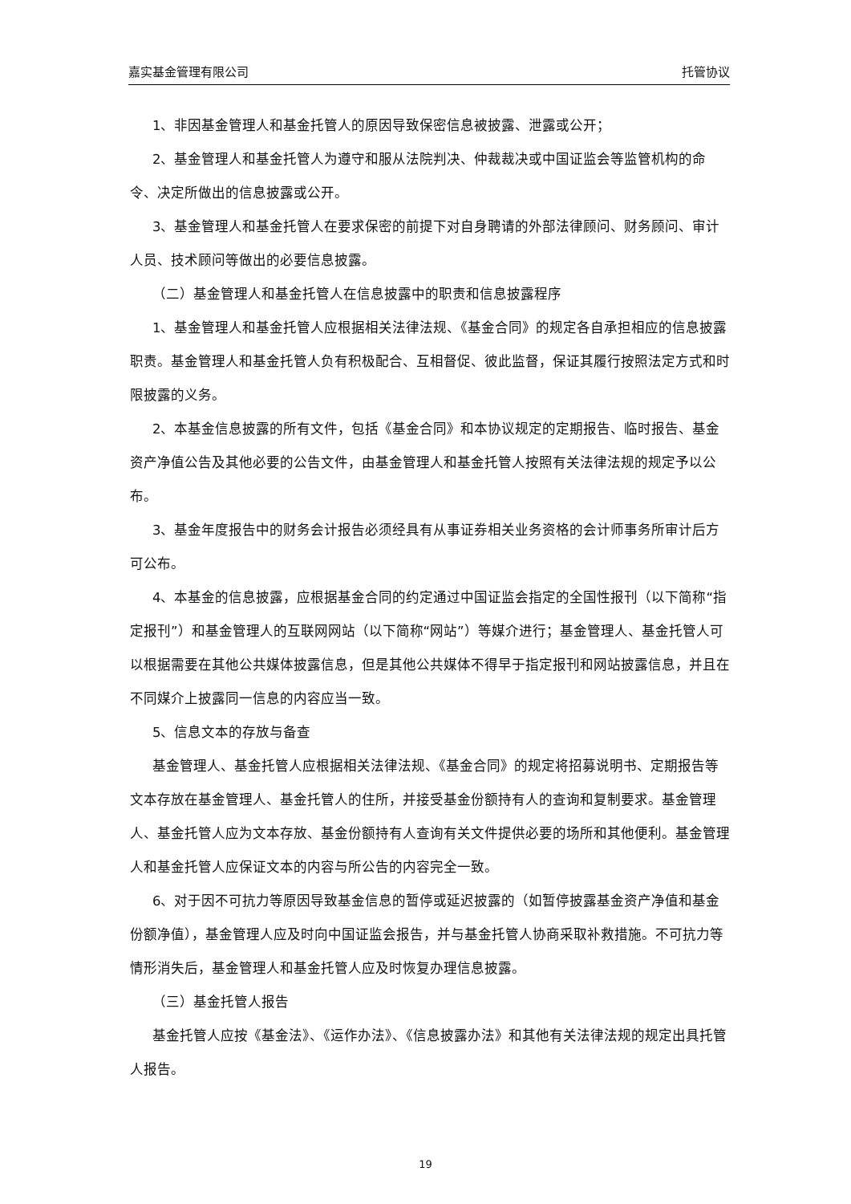嘉实基金管理有限公司 托管协议
1、非因基金管理人和基金托管人的原因导致保密信息被披露、泄露或公开；
2、基金管理人和基金托管人为遵守和服从法院判决、仲裁裁决或中国证监会等监管机构的命令、决定所做出的信息披露或公开。
3、基金管理人和基金托管人在要求保密的前提下对自身聘请的外部法律顾问、财务顾问、审计人员、技术顾问等做出的必要信息披露。
（二）基金管理人和基金托管人在信息披露中的职责和信息披露程序
1、基金管理人和基金托管人应根据相关法律法规、《基金合同》的规定各自承担相应的信息披露职责。基金管理人和基金托管人负有积极配合、互相督促、彼此监督，保证其履行按照法定方式和时限披露的义务。
2、本基金信息披露的所有文件，包括《基金合同》和本协议规定的定期报告、临时报告、基金资产净值公告及其他必要的公告文件，由基金管理人和基金托管人按照有关法律法规的规定予以公布。
3、基金年度报告中的财务会计报告必须经具有从事证券相关业务资格的会计师事务所审计后方可公布。
4、本基金的信息披露，应根据基金合同的约定通过中国证监会指定的全国性报刊（以下简称“指定报刊”）和基金管理人的互联网网站（以下简称“网站”）等媒介进行；基金管理人、基金托管人可以根据需要在其他公共媒体披露信息，但是其他公共媒体不得早于指定报刊和网站披露信息，并且在不同媒介上披露同一信息的内容应当一致。
5、信息文本的存放与备查
基金管理人、基金托管人应根据相关法律法规、《基金合同》的规定将招募说明书、定期报告等文本存放在基金管理人、基金托管人的住所，并接受基金份额持有人的查询和复制要求。基金管理人、基金托管人应为文本存放、基金份额持有人查询有关文件提供必要的场所和其他便利。基金管理人和基金托管人应保证文本的内容与所公告的内容完全一致。
6、对于因不可抗力等原因导致基金信息的暂停或延迟披露的（如暂停披露基金资产净值和基金份额净值），基金管理人应及时向中国证监会报告，并与基金托管人协商采取补救措施。不可抗力等情形消失后，基金管理人和基金托管人应及时恢复办理信息披露。
（三）基金托管人报告
基金托管人应按《基金法》、《运作办法》、《信息披露办法》和其他有关法律法规的规定出具托管人报告。
19